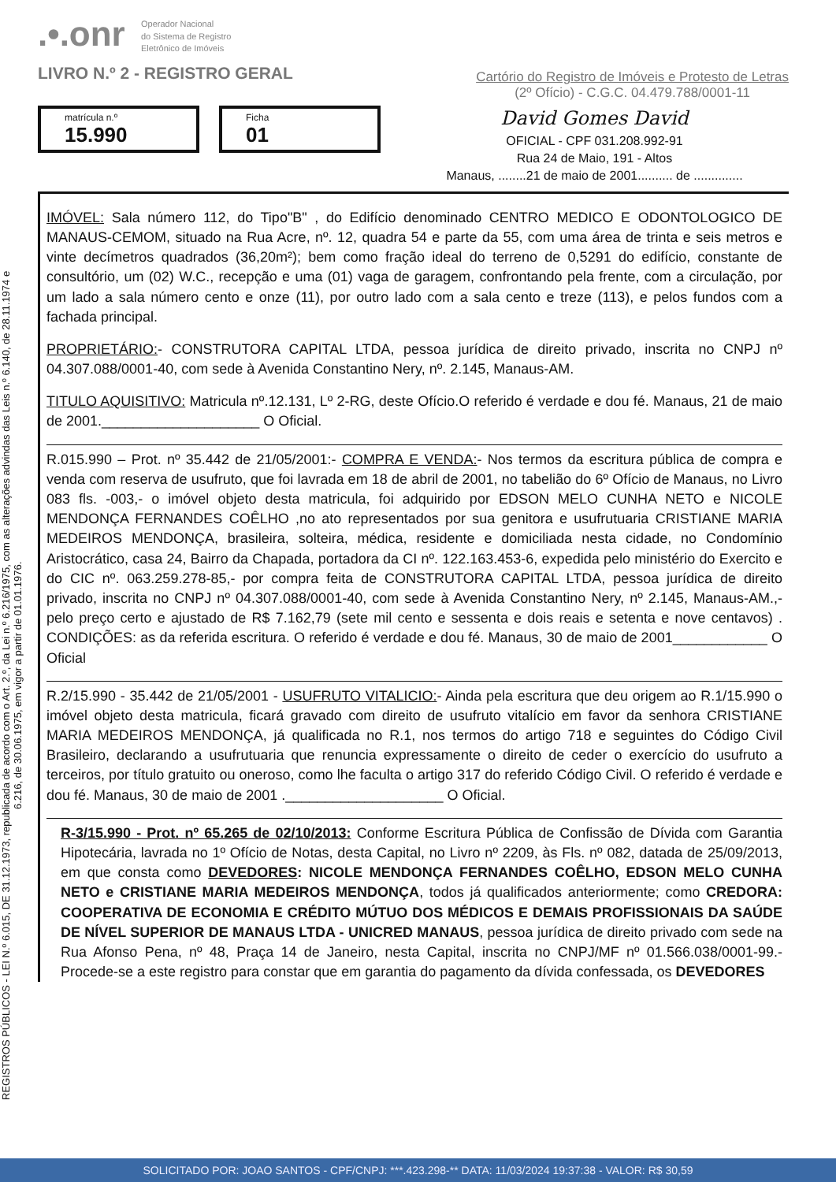.•.onr Operador Nacional
do Sistema de Registro
Eletrônico de Imóveis
LIVRO N.º 2 - REGISTRO GERAL
Cartório do Registro de Imóveis e Protesto de Letras
(2º Ofício) - C.G.C. 04.479.788/0001-11
matrícula n.º
15.990
Ficha
01
David Gomes David
OFICIAL - CPF 031.208.992-91
Rua 24 de Maio, 191 - Altos
Manaus, ........21 de maio de 2001.......... de ..............
REGISTROS PÚBLICOS - LEI N.º 6.015, DE 31.12.1973, republicada de acordo com o Art. 2.º, da Lei n.º 6.216/1975, com as alterações advindas das Leis n.º 6.140, de 28.11.1974 e 6.216, de 30.06.1975, em vigor a partir de 01.01.1976.
IMÓVEL: Sala número 112, do Tipo"B" , do Edifício denominado CENTRO MEDICO E ODONTOLOGICO DE MANAUS-CEMOM, situado na Rua Acre, nº. 12, quadra 54 e parte da 55, com uma área de trinta e seis metros e vinte decímetros quadrados (36,20m²); bem como fração ideal do terreno de 0,5291 do edifício, constante de consultório, um (02) W.C., recepção e uma (01) vaga de garagem, confrontando pela frente, com a circulação, por um lado a sala número cento e onze (11), por outro lado com a sala cento e treze (113), e pelos fundos com a fachada principal.
PROPRIETÁRIO:- CONSTRUTORA CAPITAL LTDA, pessoa jurídica de direito privado, inscrita no CNPJ nº 04.307.088/0001-40, com sede à Avenida Constantino Nery, nº. 2.145, Manaus-AM.
TITULO AQUISITIVO: Matricula nº.12.131, Lº 2-RG, deste Ofício.O referido é verdade e dou fé. Manaus, 21 de maio de 2001.____________________ O Oficial.
R.015.990 – Prot. nº 35.442 de 21/05/2001:- COMPRA E VENDA:- Nos termos da escritura pública de compra e venda com reserva de usufruto, que foi lavrada em 18 de abril de 2001, no tabelião do 6º Ofício de Manaus, no Livro 083 fls. -003,- o imóvel objeto desta matricula, foi adquirido por EDSON MELO CUNHA NETO e NICOLE MENDONÇA FERNANDES COÊLHO ,no ato representados por sua genitora e usufrutuaria CRISTIANE MARIA MEDEIROS MENDONÇA, brasileira, solteira, médica, residente e domiciliada nesta cidade, no Condomínio Aristocrático, casa 24, Bairro da Chapada, portadora da CI nº. 122.163.453-6, expedida pelo ministério do Exercito e do CIC nº. 063.259.278-85,- por compra feita de CONSTRUTORA CAPITAL LTDA, pessoa jurídica de direito privado, inscrita no CNPJ nº 04.307.088/0001-40, com sede à Avenida Constantino Nery, nº 2.145, Manaus-AM.,- pelo preço certo e ajustado de R$ 7.162,79 (sete mil cento e sessenta e dois reais e setenta e nove centavos) . CONDIÇÕES: as da referida escritura. O referido é verdade e dou fé. Manaus, 30 de maio de 2001____________ O Oficial
R.2/15.990 - 35.442 de 21/05/2001 - USUFRUTO VITALICIO:- Ainda pela escritura que deu origem ao R.1/15.990 o imóvel objeto desta matricula, ficará gravado com direito de usufruto vitalício em favor da senhora CRISTIANE MARIA MEDEIROS MENDONÇA, já qualificada no R.1, nos termos do artigo 718 e seguintes do Código Civil Brasileiro, declarando a usufrutuaria que renuncia expressamente o direito de ceder o exercício do usufruto a terceiros, por título gratuito ou oneroso, como lhe faculta o artigo 317 do referido Código Civil. O referido é verdade e dou fé. Manaus, 30 de maio de 2001 .____________________ O Oficial.
R-3/15.990 - Prot. nº 65.265 de 02/10/2013: Conforme Escritura Pública de Confissão de Dívida com Garantia Hipotecária, lavrada no 1º Ofício de Notas, desta Capital, no Livro nº 2209, às Fls. nº 082, datada de 25/09/2013, em que consta como DEVEDORES: NICOLE MENDONÇA FERNANDES COÊLHO, EDSON MELO CUNHA NETO e CRISTIANE MARIA MEDEIROS MENDONÇA, todos já qualificados anteriormente; como CREDORA: COOPERATIVA DE ECONOMIA E CRÉDITO MÚTUO DOS MÉDICOS E DEMAIS PROFISSIONAIS DA SAÚDE DE NÍVEL SUPERIOR DE MANAUS LTDA - UNICRED MANAUS, pessoa jurídica de direito privado com sede na Rua Afonso Pena, nº 48, Praça 14 de Janeiro, nesta Capital, inscrita no CNPJ/MF nº 01.566.038/0001-99.- Procede-se a este registro para constar que em garantia do pagamento da dívida confessada, os DEVEDORES
SOLICITADO POR: JOAO SANTOS - CPF/CNPJ: ***.423.298-** DATA: 11/03/2024 19:37:38 - VALOR: R$ 30,59